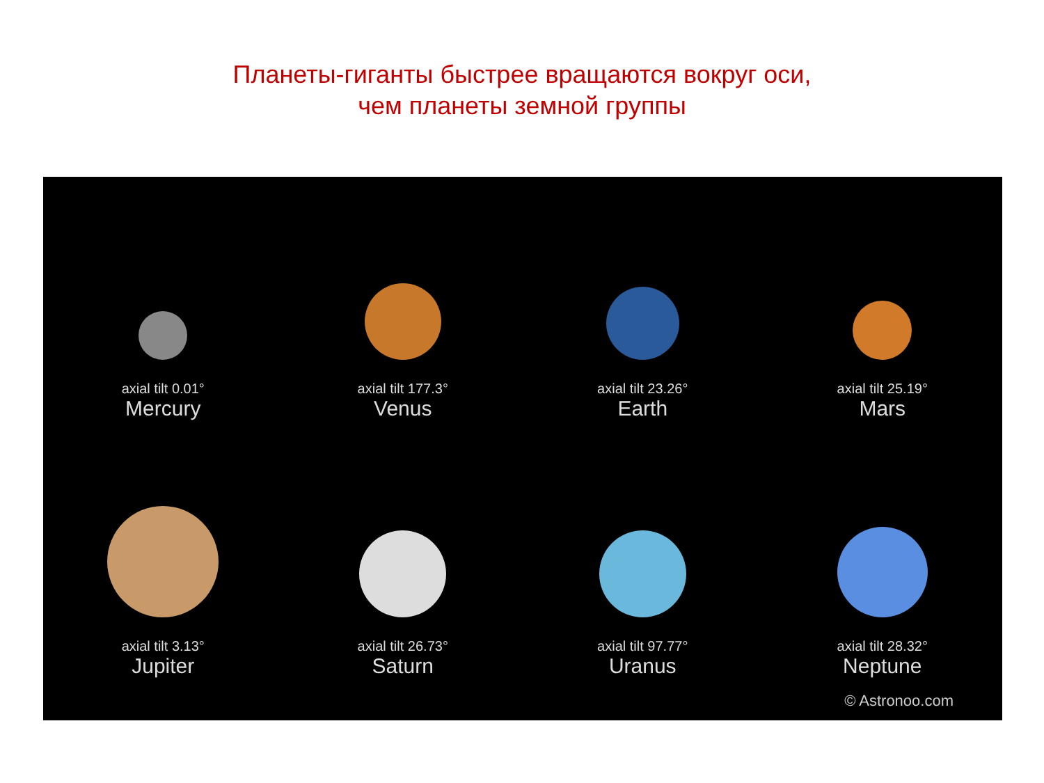Планеты-гиганты быстрее вращаются вокруг оси,
чем планеты земной группы
axial tilt 0.01°
Mercury
axial tilt 177.3°
Venus
axial tilt 23.26°
Earth
axial tilt 25.19°
Mars
axial tilt 3.13°
Jupiter
axial tilt 26.73°
Saturn
axial tilt 97.77°
Uranus
axial tilt 28.32°
Neptune
© Astronoo.com